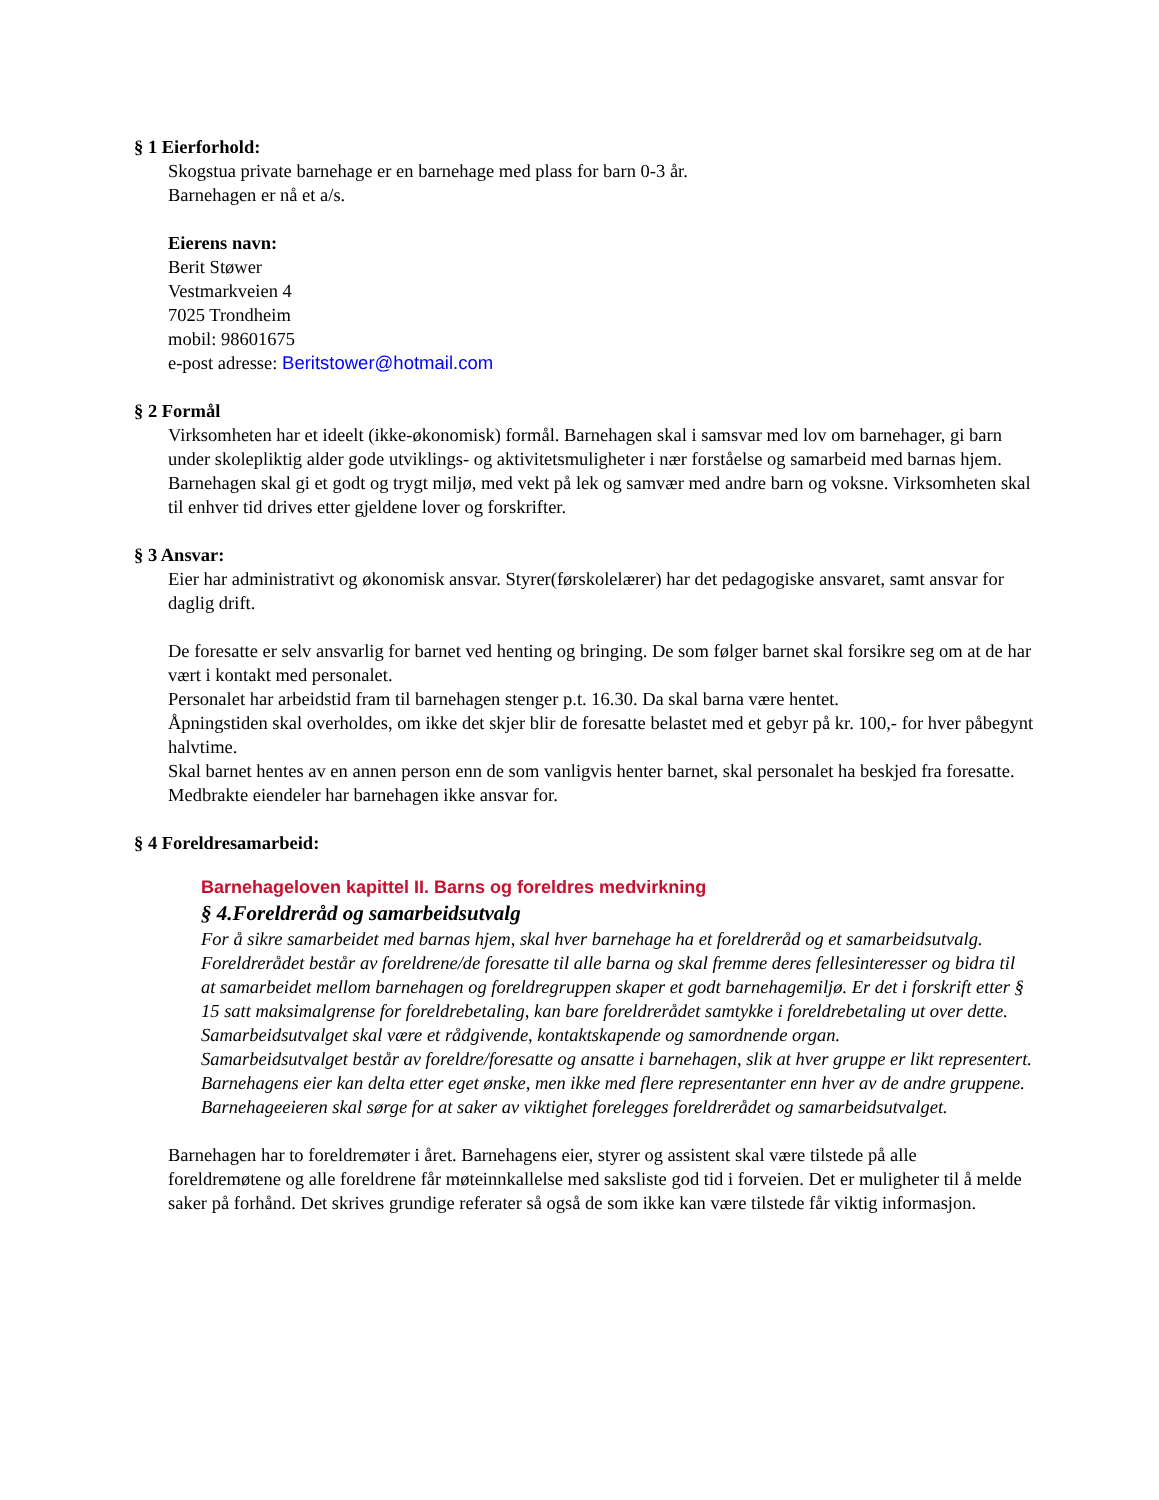§ 1 Eierforhold:
Skogstua private barnehage er en barnehage med plass for barn 0-3 år.
Barnehagen er nå et a/s.
Eierens navn:
Berit Støwer
Vestmarkveien 4
7025 Trondheim
mobil: 98601675
e-post adresse: Beritstower@hotmail.com
§ 2 Formål
Virksomheten har et ideelt (ikke-økonomisk) formål. Barnehagen skal i samsvar med lov om barnehager, gi barn under skolepliktig alder gode utviklings- og aktivitetsmuligheter i nær forståelse og samarbeid med barnas hjem. Barnehagen skal gi et godt og trygt miljø, med vekt på lek og samvær med andre barn og voksne. Virksomheten skal til enhver tid drives etter gjeldene lover og forskrifter.
§ 3 Ansvar:
Eier har administrativt og økonomisk ansvar. Styrer(førskolelærer) har det pedagogiske ansvaret, samt ansvar for daglig drift.
De foresatte er selv ansvarlig for barnet ved henting og bringing. De som følger barnet skal forsikre seg om at de har vært i kontakt med personalet.
Personalet har arbeidstid fram til barnehagen stenger p.t. 16.30. Da skal barna være hentet.
Åpningstiden skal overholdes, om ikke det skjer blir de foresatte belastet med et gebyr på kr. 100,- for hver påbegynt halvtime.
Skal barnet hentes av en annen person enn de som vanligvis henter barnet, skal personalet ha beskjed fra foresatte.
Medbrakte eiendeler har barnehagen ikke ansvar for.
§ 4 Foreldresamarbeid:
Barnehageloven kapittel II. Barns og foreldres medvirkning
§ 4.Foreldreråd og samarbeidsutvalg
For å sikre samarbeidet med barnas hjem, skal hver barnehage ha et foreldreråd og et samarbeidsutvalg.
Foreldrerådet består av foreldrene/de foresatte til alle barna og skal fremme deres fellesinteresser og bidra til at samarbeidet mellom barnehagen og foreldregruppen skaper et godt barnehagemiljø. Er det i forskrift etter § 15 satt maksimalgrense for foreldrebetaling, kan bare foreldrerådet samtykke i foreldrebetaling ut over dette.
Samarbeidsutvalget skal være et rådgivende, kontaktskapende og samordnende organ.
Samarbeidsutvalget består av foreldre/foresatte og ansatte i barnehagen, slik at hver gruppe er likt representert. Barnehagens eier kan delta etter eget ønske, men ikke med flere representanter enn hver av de andre gruppene.
Barnehageeieren skal sørge for at saker av viktighet forelegges foreldrerådet og samarbeidsutvalget.
Barnehagen har to foreldremøter i året. Barnehagens eier, styrer og assistent skal være tilstede på alle foreldremøtene og alle foreldrene får møteinnkallelse med saksliste god tid i forveien. Det er muligheter til å melde saker på forhånd. Det skrives grundige referater så også de som ikke kan være tilstede får viktig informasjon.